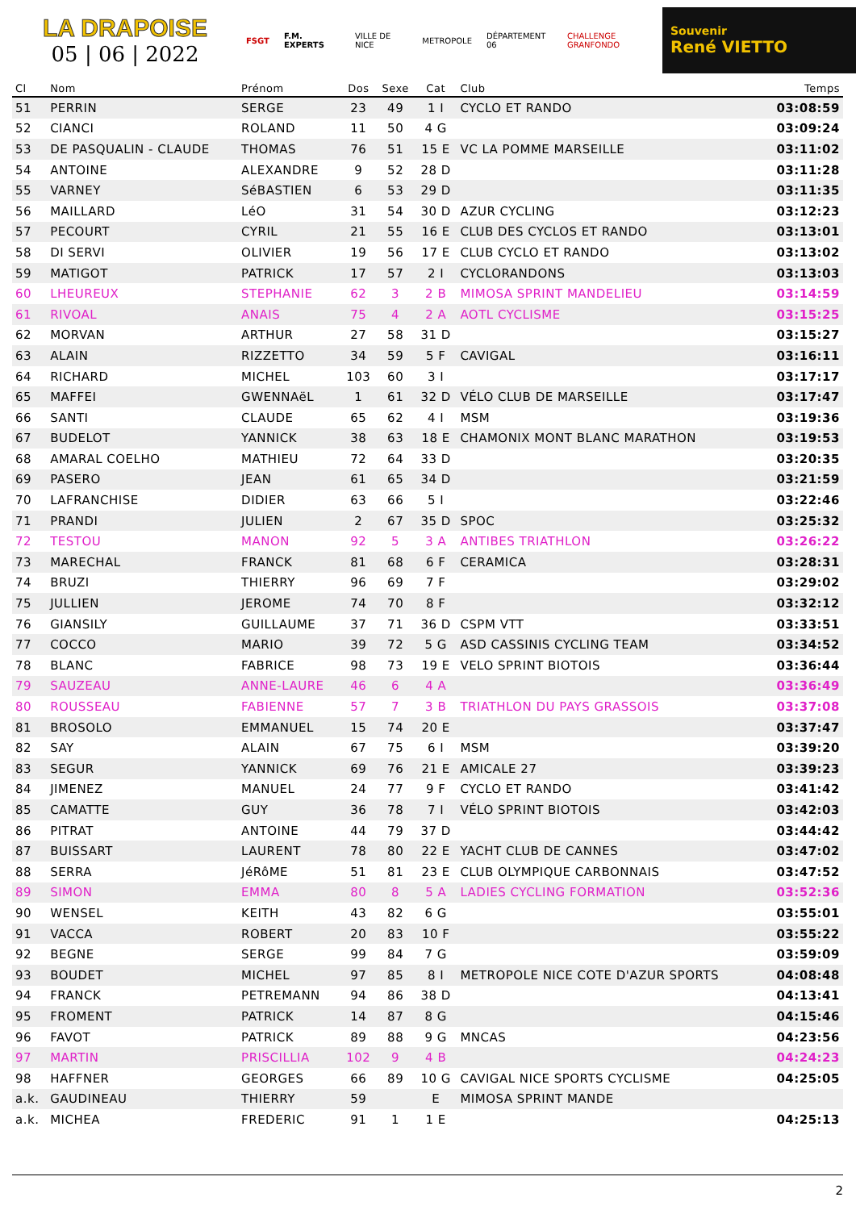LA DRAPOISE
05 | 06 | 2022
FSGT F.M. EXPERTS VILLE DE NICE METROPOLE DÉPARTEMENT 06 CHALLENGE GRANFONDO
Souvenir
René VIETTO
| Cl | Nom | Prénom | Dos | Sexe | Cat | Club | Temps |
| --- | --- | --- | --- | --- | --- | --- | --- |
| 51 | PERRIN | SERGE | 23 | 49 | 1 I | CYCLO ET RANDO | 03:08:59 |
| 52 | CIANCI | ROLAND | 11 | 50 | 4 G | | 03:09:24 |
| 53 | DE PASQUALIN - CLAUDE | THOMAS | 76 | 51 | 15 E | VC LA POMME MARSEILLE | 03:11:02 |
| 54 | ANTOINE | ALEXANDRE | 9 | 52 | 28 D | | 03:11:28 |
| 55 | VARNEY | SéBASTIEN | 6 | 53 | 29 D | | 03:11:35 |
| 56 | MAILLARD | LéO | 31 | 54 | 30 D | AZUR CYCLING | 03:12:23 |
| 57 | PECOURT | CYRIL | 21 | 55 | 16 E | CLUB DES CYCLOS ET RANDO | 03:13:01 |
| 58 | DI SERVI | OLIVIER | 19 | 56 | 17 E | CLUB CYCLO ET RANDO | 03:13:02 |
| 59 | MATIGOT | PATRICK | 17 | 57 | 2 I | CYCLORANDONS | 03:13:03 |
| 60 | LHEUREUX | STEPHANIE | 62 | 3 | 2 B | MIMOSA SPRINT MANDELIEU | 03:14:59 |
| 61 | RIVOAL | ANAIS | 75 | 4 | 2 A | AOTL CYCLISME | 03:15:25 |
| 62 | MORVAN | ARTHUR | 27 | 58 | 31 D | | 03:15:27 |
| 63 | ALAIN | RIZZETTO | 34 | 59 | 5 F | CAVIGAL | 03:16:11 |
| 64 | RICHARD | MICHEL | 103 | 60 | 3 I | | 03:17:17 |
| 65 | MAFFEI | GWENNAëL | 1 | 61 | 32 D | VÉLO CLUB DE MARSEILLE | 03:17:47 |
| 66 | SANTI | CLAUDE | 65 | 62 | 4 I | MSM | 03:19:36 |
| 67 | BUDELOT | YANNICK | 38 | 63 | 18 E | CHAMONIX MONT BLANC MARATHON | 03:19:53 |
| 68 | AMARAL COELHO | MATHIEU | 72 | 64 | 33 D | | 03:20:35 |
| 69 | PASERO | JEAN | 61 | 65 | 34 D | | 03:21:59 |
| 70 | LAFRANCHISE | DIDIER | 63 | 66 | 5 I | | 03:22:46 |
| 71 | PRANDI | JULIEN | 2 | 67 | 35 D | SPOC | 03:25:32 |
| 72 | TESTOU | MANON | 92 | 5 | 3 A | ANTIBES TRIATHLON | 03:26:22 |
| 73 | MARECHAL | FRANCK | 81 | 68 | 6 F | CERAMICA | 03:28:31 |
| 74 | BRUZI | THIERRY | 96 | 69 | 7 F | | 03:29:02 |
| 75 | JULLIEN | JEROME | 74 | 70 | 8 F | | 03:32:12 |
| 76 | GIANSILY | GUILLAUME | 37 | 71 | 36 D | CSPM VTT | 03:33:51 |
| 77 | COCCO | MARIO | 39 | 72 | 5 G | ASD CASSINIS CYCLING TEAM | 03:34:52 |
| 78 | BLANC | FABRICE | 98 | 73 | 19 E | VELO SPRINT BIOTOIS | 03:36:44 |
| 79 | SAUZEAU | ANNE-LAURE | 46 | 6 | 4 A | | 03:36:49 |
| 80 | ROUSSEAU | FABIENNE | 57 | 7 | 3 B | TRIATHLON DU PAYS GRASSOIS | 03:37:08 |
| 81 | BROSOLO | EMMANUEL | 15 | 74 | 20 E | | 03:37:47 |
| 82 | SAY | ALAIN | 67 | 75 | 6 I | MSM | 03:39:20 |
| 83 | SEGUR | YANNICK | 69 | 76 | 21 E | AMICALE 27 | 03:39:23 |
| 84 | JIMENEZ | MANUEL | 24 | 77 | 9 F | CYCLO ET RANDO | 03:41:42 |
| 85 | CAMATTE | GUY | 36 | 78 | 7 I | VÉLO SPRINT BIOTOIS | 03:42:03 |
| 86 | PITRAT | ANTOINE | 44 | 79 | 37 D | | 03:44:42 |
| 87 | BUISSART | LAURENT | 78 | 80 | 22 E | YACHT CLUB DE CANNES | 03:47:02 |
| 88 | SERRA | JéRôME | 51 | 81 | 23 E | CLUB OLYMPIQUE CARBONNAIS | 03:47:52 |
| 89 | SIMON | EMMA | 80 | 8 | 5 A | LADIES CYCLING FORMATION | 03:52:36 |
| 90 | WENSEL | KEITH | 43 | 82 | 6 G | | 03:55:01 |
| 91 | VACCA | ROBERT | 20 | 83 | 10 F | | 03:55:22 |
| 92 | BEGNE | SERGE | 99 | 84 | 7 G | | 03:59:09 |
| 93 | BOUDET | MICHEL | 97 | 85 | 8 I | METROPOLE NICE COTE D'AZUR SPORTS | 04:08:48 |
| 94 | FRANCK | PETREMANN | 94 | 86 | 38 D | | 04:13:41 |
| 95 | FROMENT | PATRICK | 14 | 87 | 8 G | | 04:15:46 |
| 96 | FAVOT | PATRICK | 89 | 88 | 9 G | MNCAS | 04:23:56 |
| 97 | MARTIN | PRISCILLIA | 102 | 9 | 4 B | | 04:24:23 |
| 98 | HAFFNER | GEORGES | 66 | 89 | 10 G | CAVIGAL NICE SPORTS CYCLISME | 04:25:05 |
| a.k. | GAUDINEAU | THIERRY | 59 | | E | MIMOSA SPRINT MANDE | |
| a.k. | MICHEA | FREDERIC | 91 | 1 | 1 E | | 04:25:13 |
2